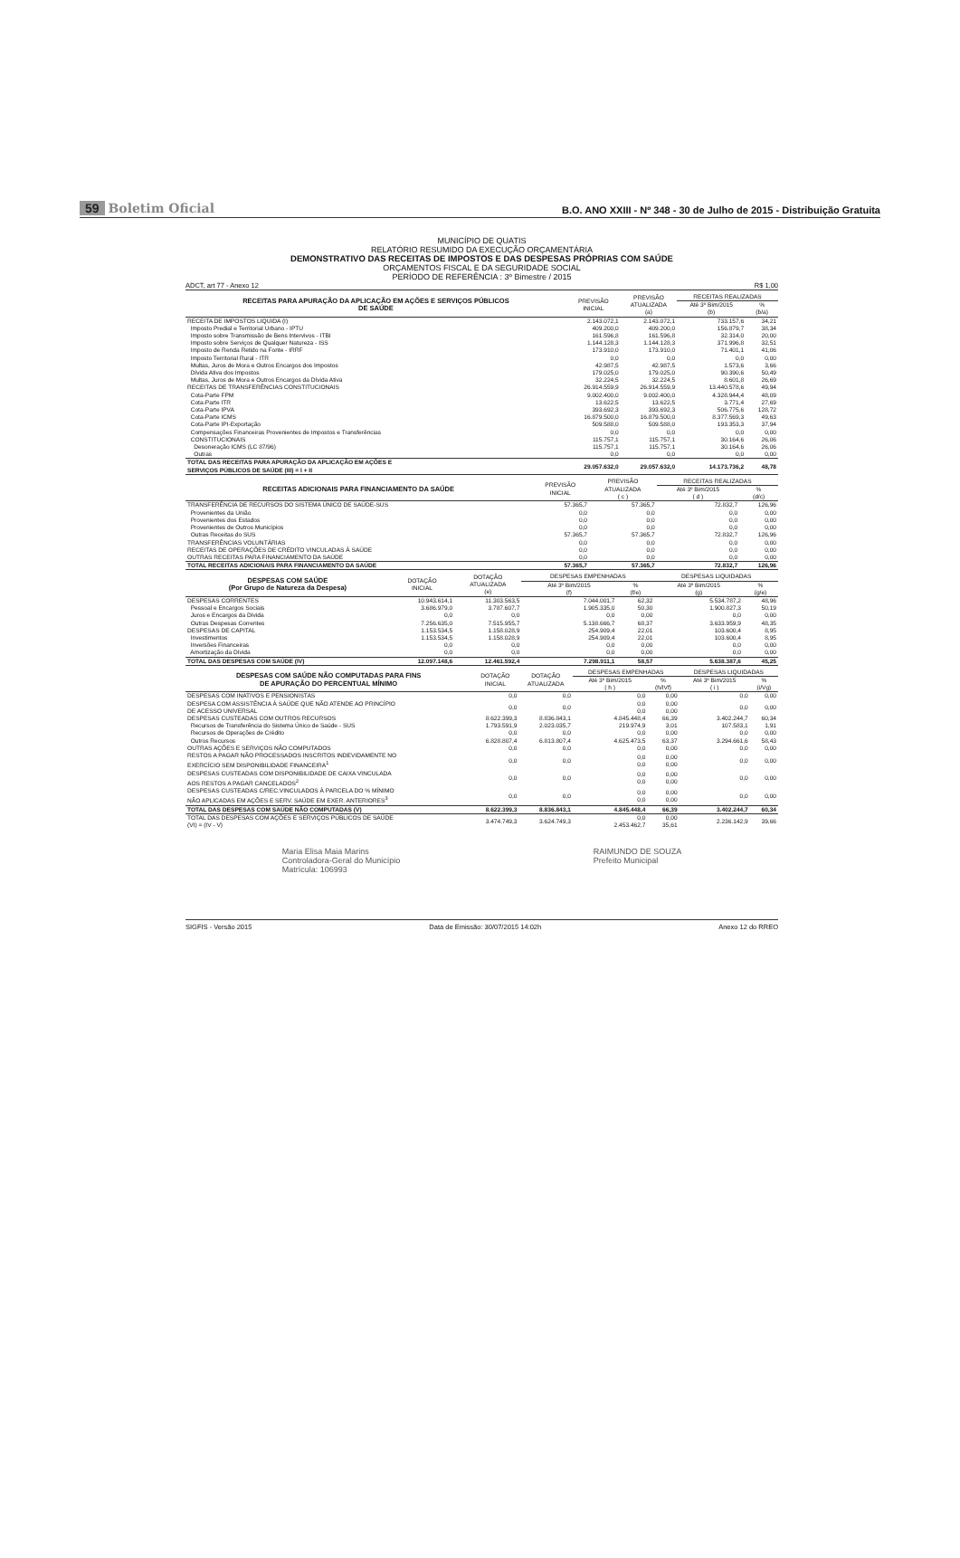59 Boletim Oficial
B.O. ANO XXIII - Nº 348 - 30 de Julho de 2015 - Distribuição Gratuita
MUNICÍPIO DE QUATIS
RELATÓRIO RESUMIDO DA EXECUÇÃO ORÇAMENTÁRIA
DEMONSTRATIVO DAS RECEITAS DE IMPOSTOS E DAS DESPESAS PRÓPRIAS COM SAÚDE
ORÇAMENTOS FISCAL E DA SEGURIDADE SOCIAL
PERÍODO DE REFERÊNCIA : 3º Bimestre / 2015
ADCT, art 77 - Anexo 12 R$ 1,00
| RECEITAS PARA APURAÇÃO DA APLICAÇÃO EM AÇÕES E SERVIÇOS PÚBLICOS DE SAÚDE | PREVISÃO INICIAL | PREVISÃO ATUALIZADA (a) | RECEITAS REALIZADAS | |
| --- | --- | --- | --- | --- |
| | | | Até 3º Bim/2015 (b) | % (b/a) |
| RECEITA DE IMPOSTOS LIQUIDA (I) | 2.143.072,1 | 2.143.072,1 | 733.157,6 | 34,21 |
| Imposto Predial e Territorial Urbano - IPTU | 409.200,0 | 409.200,0 | 156.879,7 | 38,34 |
| Imposto sobre Transmissão de Bens Intervivos - ITBI | 161.596,8 | 161.596,8 | 32.314,0 | 20,00 |
| Imposto sobre Serviços de Qualquer Natureza - ISS | 1.144.128,3 | 1.144.128,3 | 371.996,8 | 32,51 |
| Imposto de Renda Retido na Fonte - IRRF | 173.910,0 | 173.910,0 | 71.401,1 | 41,06 |
| Imposto Territorial Rural - ITR | 0,0 | 0,0 | 0,0 | 0,00 |
| Multas, Juros de Mora e Outros Encargos dos Impostos | 42.987,5 | 42.987,5 | 1.573,6 | 3,66 |
| Dívida Ativa dos Impostos | 179.025,0 | 179.025,0 | 90.390,6 | 50,49 |
| Multas, Juros de Mora e Outros Encargos da Dívida Ativa | 32.224,5 | 32.224,5 | 8.601,8 | 26,69 |
| RECEITAS DE TRANSFERÊNCIAS CONSTITUCIONAIS | 26.914.559,9 | 26.914.559,9 | 13.440.578,6 | 49,94 |
| Cota-Parte FPM | 9.002.400,0 | 9.002.400,0 | 4.328.944,4 | 48,09 |
| Cota-Parte ITR | 13.622,5 | 13.622,5 | 3.771,4 | 27,69 |
| Cota-Parte IPVA | 393.692,3 | 393.692,3 | 506.775,6 | 128,72 |
| Cota-Parte ICMS | 16.879.500,0 | 16.879.500,0 | 8.377.569,3 | 49,63 |
| Cota-Parte IPI-Exportação | 509.588,0 | 509.588,0 | 193.353,3 | 37,94 |
| Compensações Financeiras Provenientes de Impostos e Transferências | 0,0 | 0,0 | 0,0 | 0,00 |
| CONSTITUCIONAIS | 115.757,1 | 115.757,1 | 30.164,6 | 26,06 |
| Desoneração ICMS (LC 87/96) | 115.757,1 | 115.757,1 | 30.164,6 | 26,06 |
| Outras | 0,0 | 0,0 | 0,0 | 0,00 |
| TOTAL DAS RECEITAS PARA APURAÇÃO DA APLICAÇÃO EM AÇÕES E SERVIÇOS PÚBLICOS DE SAÚDE (III) = I + II | 29.057.632,0 | 29.057.632,0 | 14.173.736,2 | 48,78 |
| RECEITAS ADICIONAIS PARA FINANCIAMENTO DA SAÚDE | PREVISÃO INICIAL | PREVISÃO ATUALIZADA ( c ) | RECEITAS REALIZADAS | |
| --- | --- | --- | --- | --- |
| | | | Até 3º Bim/2015 ( d ) | % (d/c) |
| TRANSFERÊNCIA DE RECURSOS DO SISTEMA ÚNICO DE SAÚDE-SUS | 57.365,7 | 57.365,7 | 72.832,7 | 126,96 |
| Provenientes da União | 0,0 | 0,0 | 0,0 | 0,00 |
| Provenientes dos Estados | 0,0 | 0,0 | 0,0 | 0,00 |
| Provenientes de Outros Municípios | 0,0 | 0,0 | 0,0 | 0,00 |
| Outras Receitas do SUS | 57.365,7 | 57.365,7 | 72.832,7 | 126,96 |
| TRANSFERÊNCIAS VOLUNTÁRIAS | 0,0 | 0,0 | 0,0 | 0,00 |
| RECEITAS DE OPERAÇÕES DE CRÉDITO VINCULADAS À SAÚDE | 0,0 | 0,0 | 0,0 | 0,00 |
| OUTRAS RECEITAS PARA FINANCIAMENTO DA SAÚDE | 0,0 | 0,0 | 0,0 | 0,00 |
| TOTAL RECEITAS ADICIONAIS PARA FINANCIAMENTO DA SAÚDE | 57.365,7 | 57.365,7 | 72.832,7 | 126,96 |
| DESPESAS COM SAÚDE (Por Grupo de Natureza da Despesa) | DOTAÇÃO INICIAL | DOTAÇÃO ATUALIZADA (e) | DESPESAS EMPENHADAS | | DESPESAS LIQUIDADAS | |
| --- | --- | --- | --- | --- | --- | --- |
| | | | Até 3º Bim/2015 (f) | % (f/e) | Até 3º Bim/2015 (g) | % (g/e) |
| DESPESAS CORRENTES | 10.943.614,1 | 11.303.563,5 | 7.044.001,7 | 62,32 | 5.534.787,2 | 48,96 |
| Pessoal e Encargos Sociais | 3.686.979,0 | 3.787.607,7 | 1.905.335,0 | 50,30 | 1.900.827,3 | 50,19 |
| Juros e Encargos da Dívida | 0,0 | 0,0 | 0,0 | 0,00 | 0,0 | 0,00 |
| Outras Despesas Correntes | 7.256.635,0 | 7.515.955,7 | 5.138.666,7 | 68,37 | 3.633.959,9 | 48,35 |
| DESPESAS DE CAPITAL | 1.153.534,5 | 1.158.028,9 | 254.909,4 | 22,01 | 103.600,4 | 8,95 |
| Investimentos | 1.153.534,5 | 1.158.028,9 | 254.909,4 | 22,01 | 103.600,4 | 8,95 |
| Inversões Financeiras | 0,0 | 0,0 | 0,0 | 0,00 | 0,0 | 0,00 |
| Amortização da Dívida | 0,0 | 0,0 | 0,0 | 0,00 | 0,0 | 0,00 |
| TOTAL DAS DESPESAS COM SAÚDE (IV) | 12.097.148,6 | 12.461.592,4 | 7.298.911,1 | 58,57 | 5.638.387,6 | 45,25 |
| DESPESAS COM SAÚDE NÃO COMPUTADAS PARA FINS DE APURAÇÃO DO PERCENTUAL MÍNIMO | DOTAÇÃO INICIAL | DOTAÇÃO ATUALIZADA | DESPESAS EMPENHADAS | | DESPESAS LIQUIDADAS | |
| --- | --- | --- | --- | --- | --- | --- |
| | | | Até 3º Bim/2015 ( h ) | % (h/IVf) | Até 3º Bim/2015 ( i ) | % (i/Vg) |
| DESPESAS COM INATIVOS E PENSIONISTAS | 0,0 | 0,0 | 0,0 | 0,00 | 0,0 | 0,00 |
| DESPESA COM ASSISTÊNCIA À SAÚDE QUE NÃO ATENDE AO PRINCÍPIO DE ACESSO UNIVERSAL | 0,0 | 0,0 | 0,0 0,0 | 0,00 0,00 | 0,0 | 0,00 |
| DESPESAS CUSTEADAS COM OUTROS RECURSOS | 8.622.399,3 | 8.836.843,1 | 4.845.448,4 | 66,39 | 3.402.244,7 | 60,34 |
| Recursos de Transferência do Sistema Único de Saúde - SUS | 1.793.591,9 | 2.023.035,7 | 219.974,9 | 3,01 | 107.583,1 | 1,91 |
| Recursos de Operações de Crédito | 0,0 | 0,0 | 0,0 | 0,00 | 0,0 | 0,00 |
| Outros Recursos | 6.828.807,4 | 6.813.807,4 | 4.625.473,5 | 63,37 | 3.294.661,6 | 58,43 |
| OUTRAS AÇÕES E SERVIÇOS NÃO COMPUTADOS | 0,0 | 0,0 | 0,0 | 0,00 | 0,0 | 0,00 |
| RESTOS A PAGAR NÃO PROCESSADOS INSCRITOS INDEVIDAMENTE NO EXERCÍCIO SEM DISPONIBILIDADE FINANCEIRA<sup>1</sup> | 0,0 | 0,0 | 0,0 0,0 | 0,00 0,00 | 0,0 | 0,00 |
| DESPESAS CUSTEADAS COM DISPONIBILIDADE DE CAIXA VINCULADA AOS RESTOS A PAGAR CANCELADOS<sup>2</sup> | 0,0 | 0,0 | 0,0 0,0 | 0,00 0,00 | 0,0 | 0,00 |
| DESPESAS CUSTEADAS C/REC.VINCULADOS À PARCELA DO % MÍNIMO NÃO APLICADAS EM AÇÕES E SERV. SAÚDE EM EXER. ANTERIORES<sup>3</sup> | 0,0 | 0,0 | 0,0 0,0 | 0,00 0,00 | 0,0 | 0,00 |
| TOTAL DAS DESPESAS COM SAÚDE NÃO COMPUTADAS (V) | 8.622.399,3 | 8.836.843,1 | 4.845.448,4 | 66,39 | 3.402.244,7 | 60,34 |
| TOTAL DAS DESPESAS COM AÇÕES E SERVIÇOS PÚBLICOS DE SAÚDE (VI) = (IV - V) | 3.474.749,3 | 3.624.749,3 | 0,0 2.453.462,7 | 0,00 35,61 | 2.236.142,9 | 39,66 |
Maria Elisa Maia Marins
Controladora-Geral do Município
Matrícula: 106993
RAIMUNDO DE SOUZA
Prefeito Municipal
SIGFIS - Versão 2015 Data de Emissão: 30/07/2015 14:02h Anexo 12 do RREO